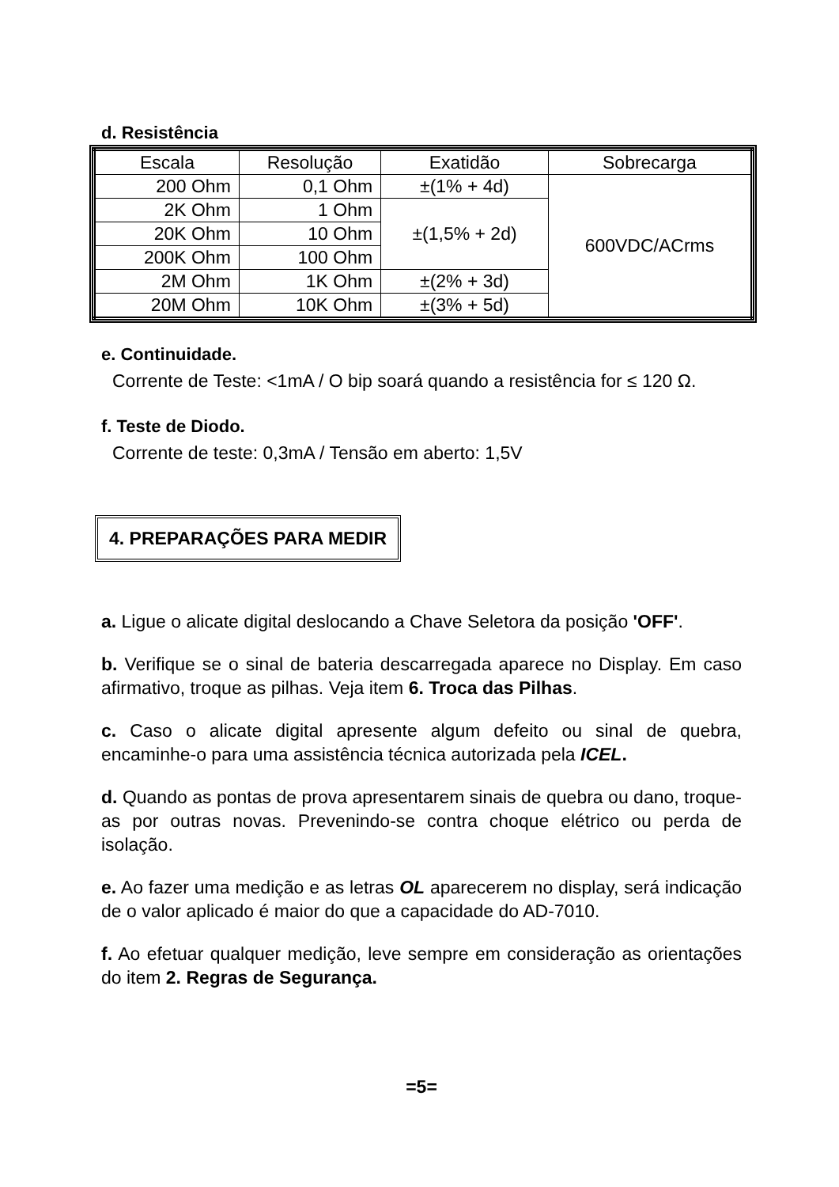d. Resistência
| Escala | Resolução | Exatidão | Sobrecarga |
| --- | --- | --- | --- |
| 200 Ohm | 0,1 Ohm | ±(1% + 4d) | 600VDC/ACrms |
| 2K Ohm | 1 Ohm | ±(1,5% + 2d) | |
| 20K Ohm | 10 Ohm | | |
| 200K Ohm | 100 Ohm | | |
| 2M Ohm | 1K Ohm | ±(2% + 3d) | |
| 20M Ohm | 10K Ohm | ±(3% + 5d) | |
e. Continuidade.
Corrente de Teste: <1mA / O bip soará quando a resistência for ≤ 120 Ω.
f. Teste de Diodo.
Corrente de teste: 0,3mA / Tensão em aberto: 1,5V
4. PREPARAÇÕES PARA MEDIR
a. Ligue o alicate digital deslocando a Chave Seletora da posição 'OFF'.
b. Verifique se o sinal de bateria descarregada aparece no Display. Em caso afirmativo, troque as pilhas. Veja item 6. Troca das Pilhas.
c. Caso o alicate digital apresente algum defeito ou sinal de quebra, encaminhe-o para uma assistência técnica autorizada pela ICEL.
d. Quando as pontas de prova apresentarem sinais de quebra ou dano, troque-as por outras novas. Prevenindo-se contra choque elétrico ou perda de isolação.
e. Ao fazer uma medição e as letras OL aparecerem no display, será indicação de o valor aplicado é maior do que a capacidade do AD-7010.
f. Ao efetuar qualquer medição, leve sempre em consideração as orientações do item 2. Regras de Segurança.
=5=